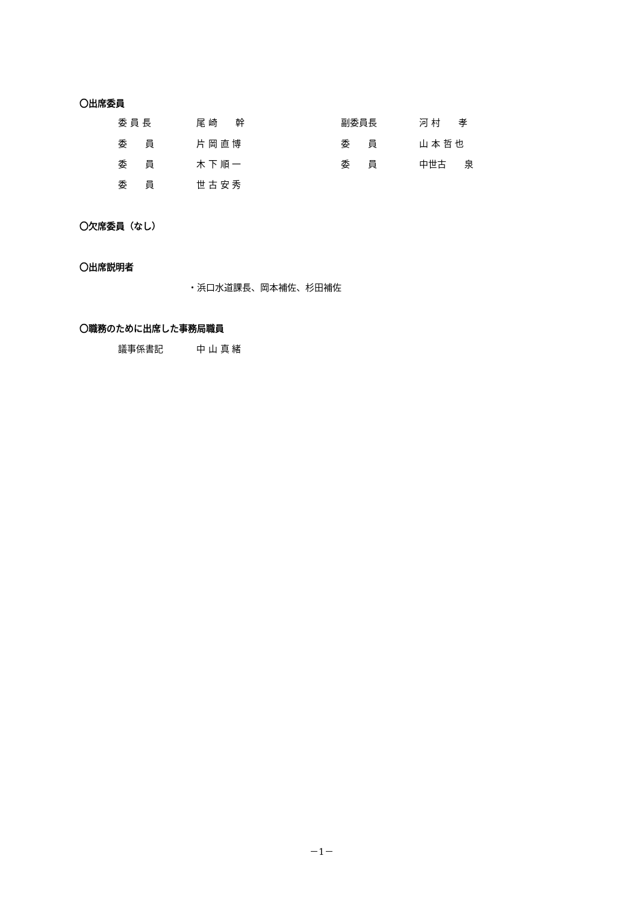〇出席委員
委 員 長 尾 崎　　幹 副委員長 河 村　　孝
委　　員 片 岡 直 博 委　　員 山 本 哲 也
委　　員 木 下 順 一 委　　員 中世古　　泉
委　　員 世 古 安 秀
〇欠席委員（なし）
〇出席説明者
・浜口水道課長、岡本補佐、杉田補佐
〇職務のために出席した事務局職員
議事係書記 中 山 真 緒
－1－